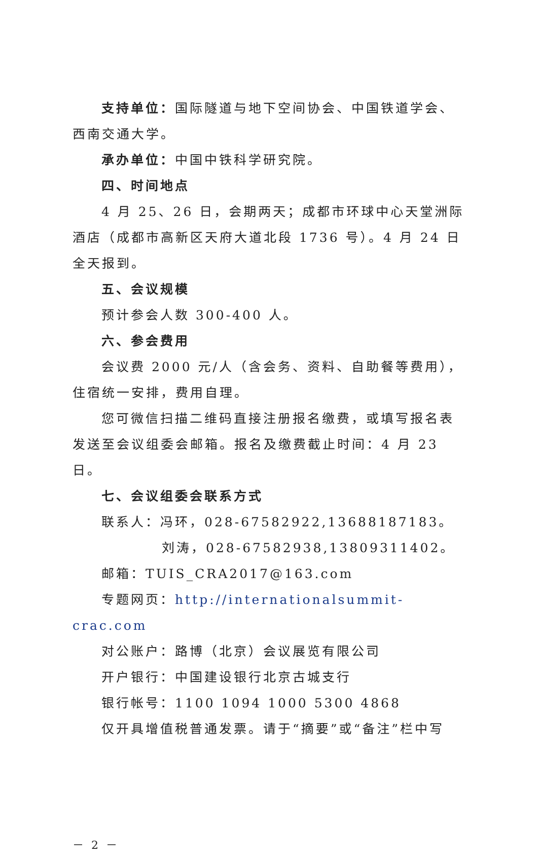支持单位：国际隧道与地下空间协会、中国铁道学会、西南交通大学。
承办单位：中国中铁科学研究院。
四、时间地点
4 月 25、26 日，会期两天；成都市环球中心天堂洲际酒店（成都市高新区天府大道北段 1736 号）。4 月 24 日全天报到。
五、会议规模
预计参会人数 300-400 人。
六、参会费用
会议费 2000 元/人（含会务、资料、自助餐等费用），住宿统一安排，费用自理。
您可微信扫描二维码直接注册报名缴费，或填写报名表发送至会议组委会邮箱。报名及缴费截止时间：4 月 23 日。
七、会议组委会联系方式
联系人：冯环，028-67582922,13688187183。
刘涛，028-67582938,13809311402。
邮箱：TUIS_CRA2017@163.com
专题网页：http://internationalsummit-crac.com
对公账户：路博（北京）会议展览有限公司
开户银行：中国建设银行北京古城支行
银行帐号：1100 1094 1000 5300 4868
仅开具增值税普通发票。请于“摘要”或“备注”栏中写
－ 2 －